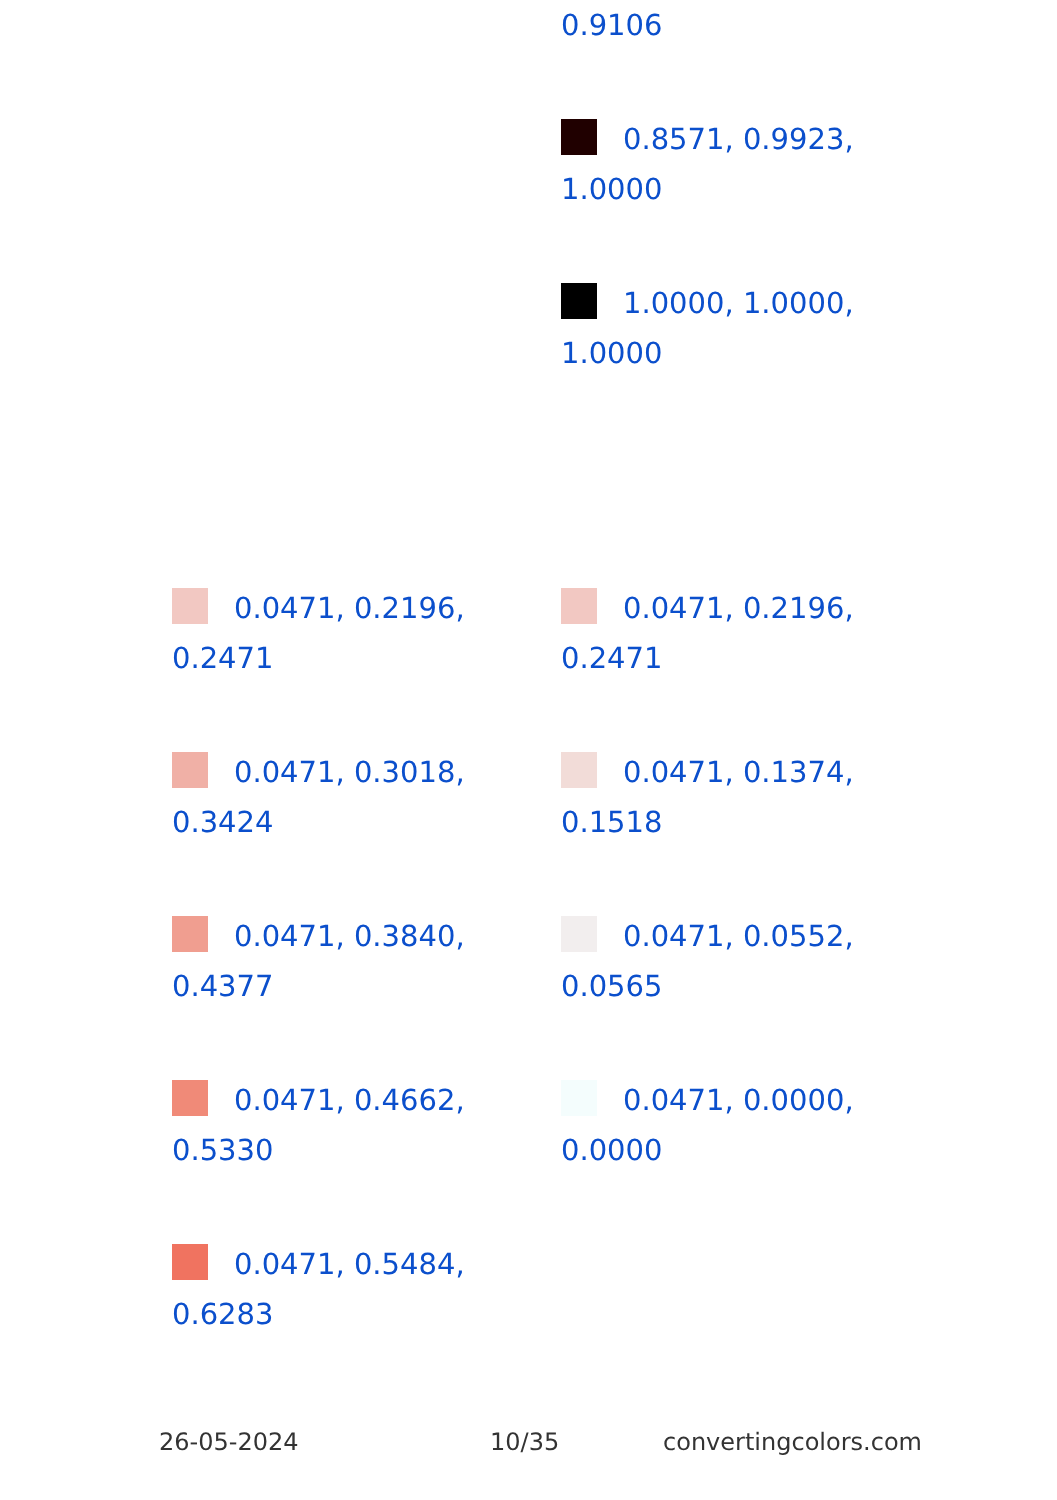0.9106
0.8571, 0.9923, 1.0000
1.0000, 1.0000, 1.0000
0.0471, 0.2196, 0.2471
0.0471, 0.2196, 0.2471
0.0471, 0.3018, 0.3424
0.0471, 0.1374, 0.1518
0.0471, 0.3840, 0.4377
0.0471, 0.0552, 0.0565
0.0471, 0.4662, 0.5330
0.0471, 0.0000, 0.0000
0.0471, 0.5484, 0.6283
26-05-2024 10/35 convertingcolors.com